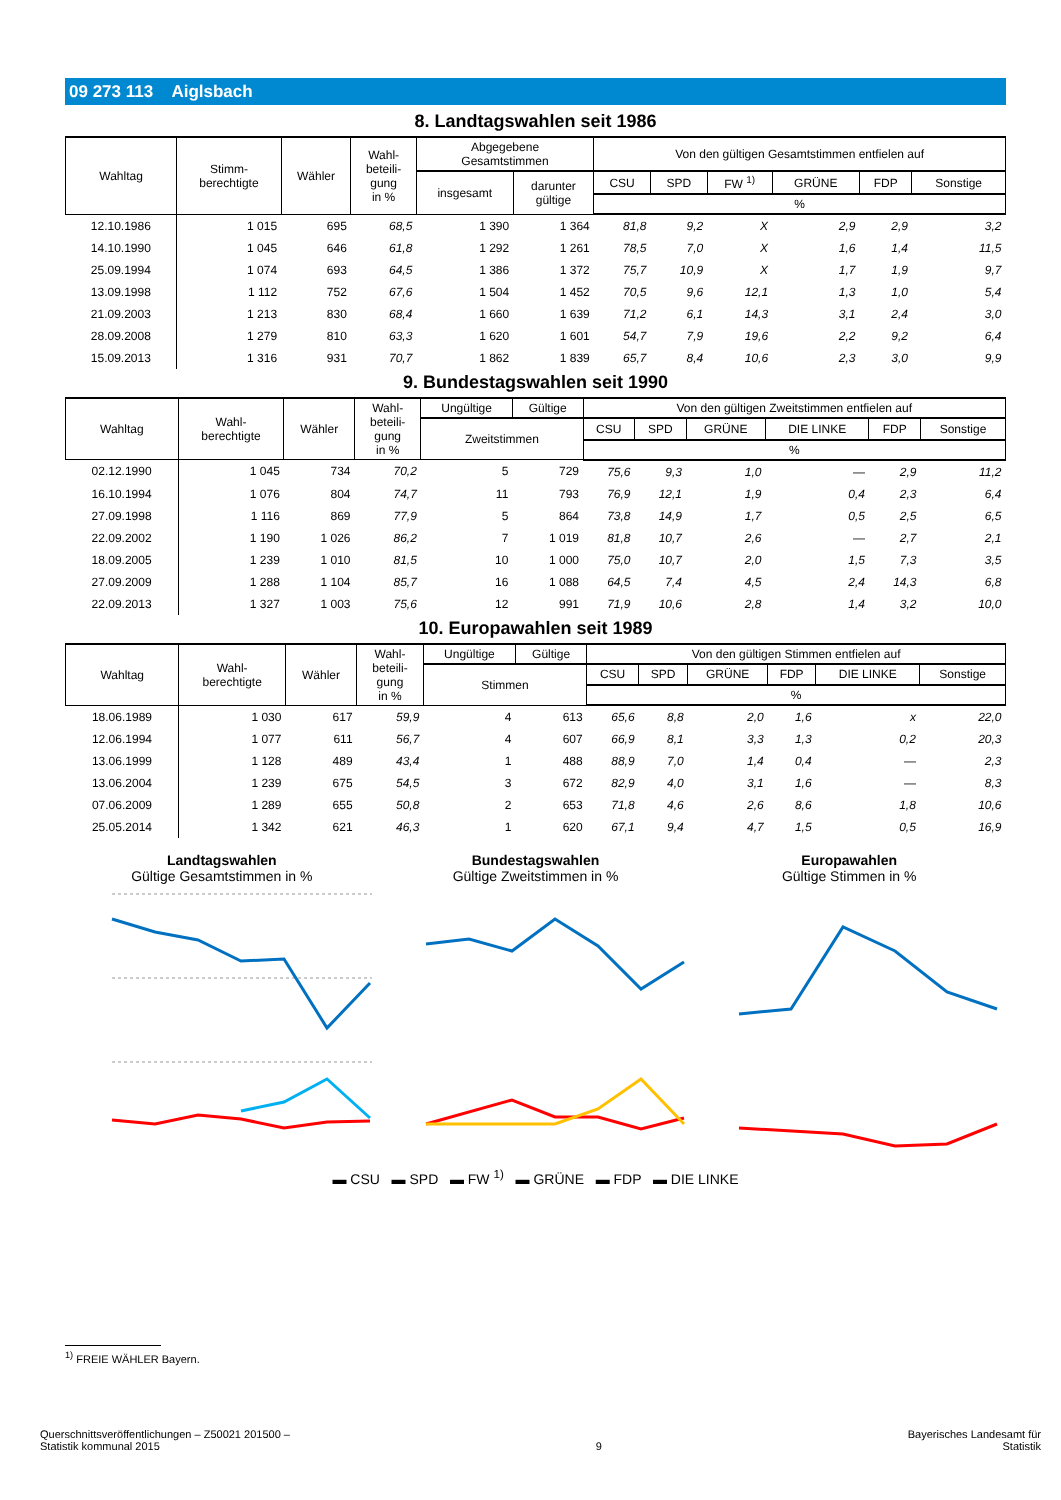09 273 113 Aiglsbach
8. Landtagswahlen seit 1986
| Wahltag | Stimm- berechtigte | Wähler | Wahl- beteili- gung in % | Abgegebene Gesamtstimmen | | Von den gültigen Gesamtstimmen entfielen auf | | | | | |
| --- | --- | --- | --- | --- | --- | --- | --- | --- | --- | --- | --- |
| | | | | insgesamt | darunter gültige | CSU | SPD | FW <sup>1)</sup> | GRÜNE | FDP | Sonstige |
| | | | | | | % | | | | | |
| 12.10.1986 | 1 015 | 695 | 68,5 | 1 390 | 1 364 | 81,8 | 9,2 | X | 2,9 | 2,9 | 3,2 |
| 14.10.1990 | 1 045 | 646 | 61,8 | 1 292 | 1 261 | 78,5 | 7,0 | X | 1,6 | 1,4 | 11,5 |
| 25.09.1994 | 1 074 | 693 | 64,5 | 1 386 | 1 372 | 75,7 | 10,9 | X | 1,7 | 1,9 | 9,7 |
| 13.09.1998 | 1 112 | 752 | 67,6 | 1 504 | 1 452 | 70,5 | 9,6 | 12,1 | 1,3 | 1,0 | 5,4 |
| 21.09.2003 | 1 213 | 830 | 68,4 | 1 660 | 1 639 | 71,2 | 6,1 | 14,3 | 3,1 | 2,4 | 3,0 |
| 28.09.2008 | 1 279 | 810 | 63,3 | 1 620 | 1 601 | 54,7 | 7,9 | 19,6 | 2,2 | 9,2 | 6,4 |
| 15.09.2013 | 1 316 | 931 | 70,7 | 1 862 | 1 839 | 65,7 | 8,4 | 10,6 | 2,3 | 3,0 | 9,9 |
9. Bundestagswahlen seit 1990
| Wahltag | Wahl- berechtigte | Wähler | Wahl- beteili- gung in % | Ungültige | Gültige | Von den gültigen Zweitstimmen entfielen auf | | | | | |
| --- | --- | --- | --- | --- | --- | --- | --- | --- | --- | --- | --- |
| | | | | Zweitstimmen | | CSU | SPD | GRÜNE | DIE LINKE | FDP | Sonstige |
| | | | | | | % | | | | | |
| 02.12.1990 | 1 045 | 734 | 70,2 | 5 | 729 | 75,6 | 9,3 | 1,0 | — | 2,9 | 11,2 |
| 16.10.1994 | 1 076 | 804 | 74,7 | 11 | 793 | 76,9 | 12,1 | 1,9 | 0,4 | 2,3 | 6,4 |
| 27.09.1998 | 1 116 | 869 | 77,9 | 5 | 864 | 73,8 | 14,9 | 1,7 | 0,5 | 2,5 | 6,5 |
| 22.09.2002 | 1 190 | 1 026 | 86,2 | 7 | 1 019 | 81,8 | 10,7 | 2,6 | — | 2,7 | 2,1 |
| 18.09.2005 | 1 239 | 1 010 | 81,5 | 10 | 1 000 | 75,0 | 10,7 | 2,0 | 1,5 | 7,3 | 3,5 |
| 27.09.2009 | 1 288 | 1 104 | 85,7 | 16 | 1 088 | 64,5 | 7,4 | 4,5 | 2,4 | 14,3 | 6,8 |
| 22.09.2013 | 1 327 | 1 003 | 75,6 | 12 | 991 | 71,9 | 10,6 | 2,8 | 1,4 | 3,2 | 10,0 |
10. Europawahlen seit 1989
| Wahltag | Wahl- berechtigte | Wähler | Wahl- beteili- gung in % | Ungültige | Gültige | Von den gültigen Stimmen entfielen auf | | | | | |
| --- | --- | --- | --- | --- | --- | --- | --- | --- | --- | --- | --- |
| | | | | Stimmen | | CSU | SPD | GRÜNE | FDP | DIE LINKE | Sonstige |
| | | | | | | % | | | | | |
| 18.06.1989 | 1 030 | 617 | 59,9 | 4 | 613 | 65,6 | 8,8 | 2,0 | 1,6 | x | 22,0 |
| 12.06.1994 | 1 077 | 611 | 56,7 | 4 | 607 | 66,9 | 8,1 | 3,3 | 1,3 | 0,2 | 20,3 |
| 13.06.1999 | 1 128 | 489 | 43,4 | 1 | 488 | 88,9 | 7,0 | 1,4 | 0,4 | — | 2,3 |
| 13.06.2004 | 1 239 | 675 | 54,5 | 3 | 672 | 82,9 | 4,0 | 3,1 | 1,6 | — | 8,3 |
| 07.06.2009 | 1 289 | 655 | 50,8 | 2 | 653 | 71,8 | 4,6 | 2,6 | 8,6 | 1,8 | 10,6 |
| 25.05.2014 | 1 342 | 621 | 46,3 | 1 | 620 | 67,1 | 9,4 | 4,7 | 1,5 | 0,5 | 16,9 |
Landtagswahlen
Gültige Gesamtstimmen in %
Bundestagswahlen
Gültige Zweitstimmen in %
Europawahlen
Gültige Stimmen in %
▬ CSU ▬ SPD ▬ FW <sup>1)</sup> ▬ GRÜNE ▬ FDP ▬ DIE LINKE
<sup>1)</sup> FREIE WÄHLER Bayern.
Querschnittsveröffentlichungen – Z50021 201500 –
Statistik kommunal 2015
9
Bayerisches Landesamt für
Statistik